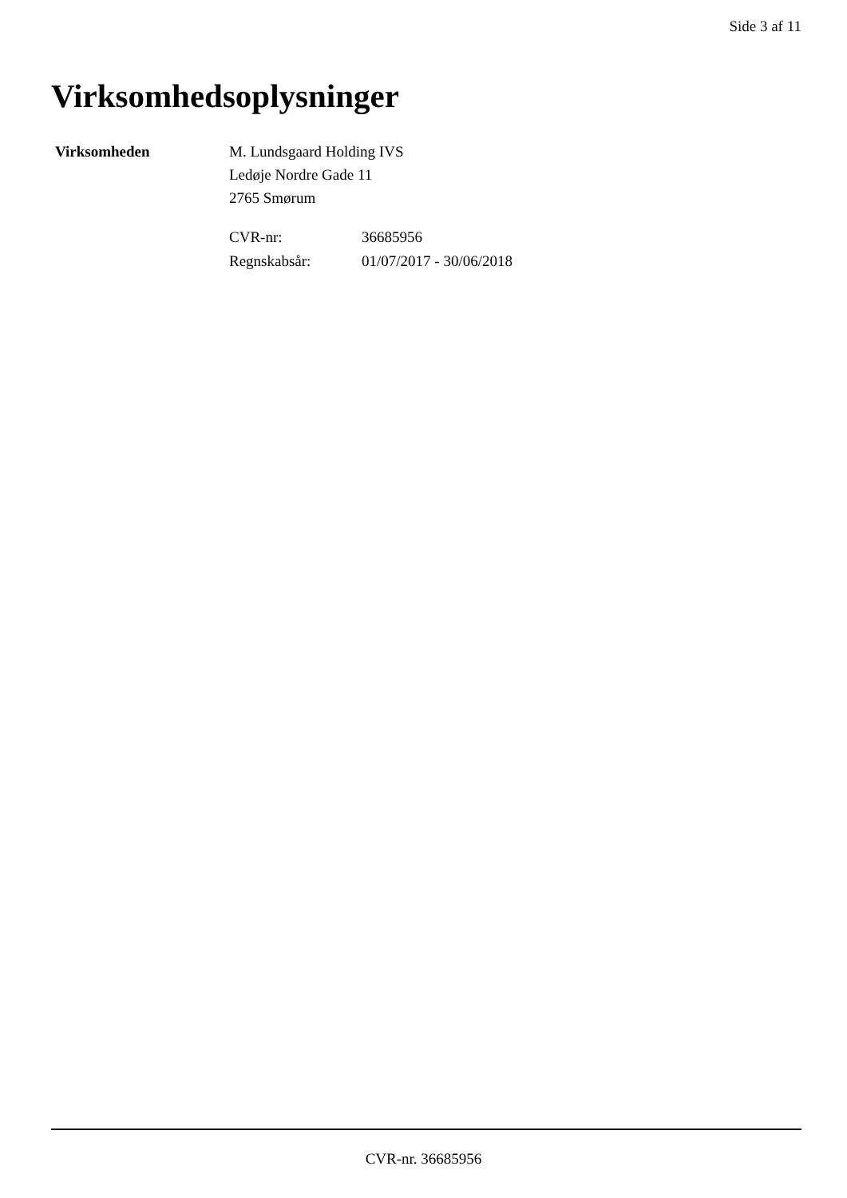Side 3 af 11
Virksomhedsoplysninger
Virksomheden M. Lundsgaard Holding IVS
Ledøje Nordre Gade 11
2765 Smørum
| CVR-nr: | 36685956 |
| Regnskabsår: | 01/07/2017 - 30/06/2018 |
CVR-nr. 36685956